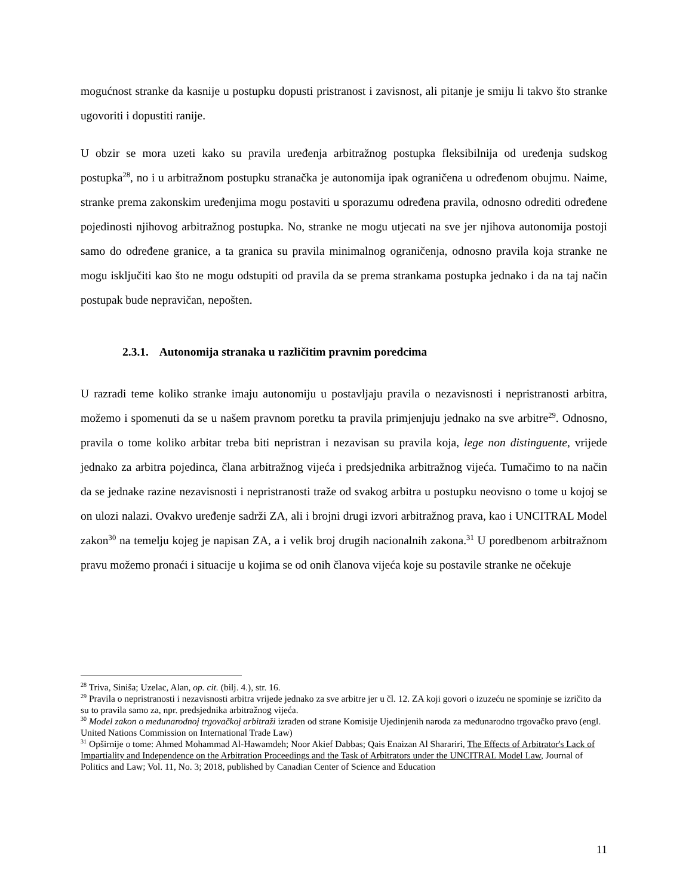mogućnost stranke da kasnije u postupku dopusti pristranost i zavisnost, ali pitanje je smiju li takvo što stranke ugovoriti i dopustiti ranije.
U obzir se mora uzeti kako su pravila uređenja arbitražnog postupka fleksibilnija od uređenja sudskog postupka<sup>28</sup>, no i u arbitražnom postupku stranačka je autonomija ipak ograničena u određenom obujmu. Naime, stranke prema zakonskim uređenjima mogu postaviti u sporazumu određena pravila, odnosno odrediti određene pojedinosti njihovog arbitražnog postupka. No, stranke ne mogu utjecati na sve jer njihova autonomija postoji samo do određene granice, a ta granica su pravila minimalnog ograničenja, odnosno pravila koja stranke ne mogu isključiti kao što ne mogu odstupiti od pravila da se prema strankama postupka jednako i da na taj način postupak bude nepravičan, nepošten.
2.3.1. Autonomija stranaka u različitim pravnim poredcima
U razradi teme koliko stranke imaju autonomiju u postavljaju pravila o nezavisnosti i nepristranosti arbitra, možemo i spomenuti da se u našem pravnom poretku ta pravila primjenjuju jednako na sve arbitre<sup>29</sup>. Odnosno, pravila o tome koliko arbitar treba biti nepristran i nezavisan su pravila koja, lege non distinguente, vrijede jednako za arbitra pojedinca, člana arbitražnog vijeća i predsjednika arbitražnog vijeća. Tumačimo to na način da se jednake razine nezavisnosti i nepristranosti traže od svakog arbitra u postupku neovisno o tome u kojoj se on ulozi nalazi. Ovakvo uređenje sadrži ZA, ali i brojni drugi izvori arbitražnog prava, kao i UNCITRAL Model zakon<sup>30</sup> na temelju kojeg je napisan ZA, a i velik broj drugih nacionalnih zakona.<sup>31</sup> U poredbenom arbitražnom pravu možemo pronaći i situacije u kojima se od onih članova vijeća koje su postavile stranke ne očekuje
<sup>28</sup> Triva, Siniša; Uzelac, Alan, op. cit. (bilj. 4.), str. 16.
<sup>29</sup> Pravila o nepristranosti i nezavisnosti arbitra vrijede jednako za sve arbitre jer u čl. 12. ZA koji govori o izuzeću ne spominje se izričito da su to pravila samo za, npr. predsjednika arbitražnog vijeća.
<sup>30</sup> Model zakon o međunarodnoj trgovačkoj arbitraži izrađen od strane Komisije Ujedinjenih naroda za međunarodno trgovačko pravo (engl. United Nations Commission on International Trade Law)
<sup>31</sup> Opširnije o tome: Ahmed Mohammad Al-Hawamdeh; Noor Akief Dabbas; Qais Enaizan Al Sharariri, The Effects of Arbitrator's Lack of Impartiality and Independence on the Arbitration Proceedings and the Task of Arbitrators under the UNCITRAL Model Law, Journal of Politics and Law; Vol. 11, No. 3; 2018, published by Canadian Center of Science and Education
11